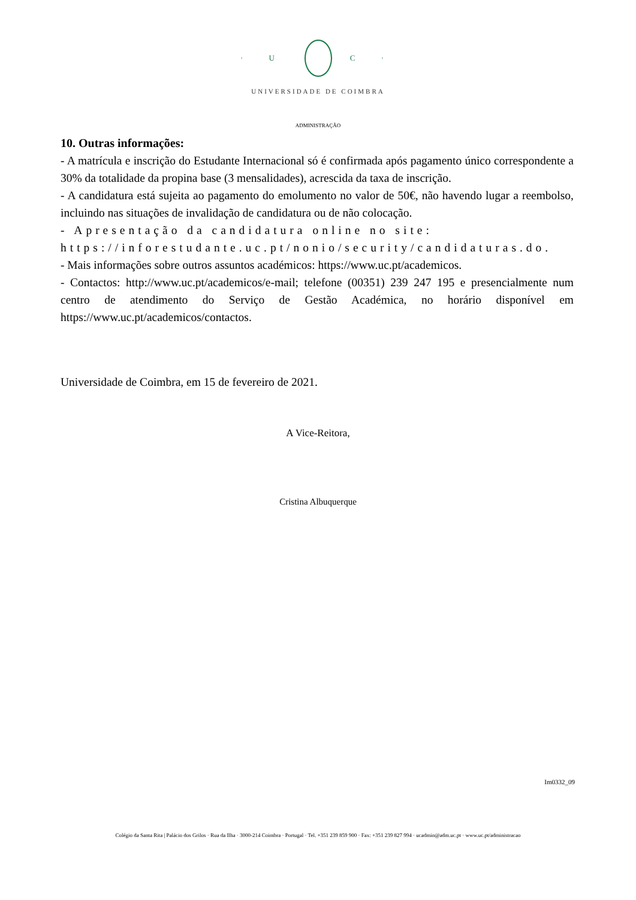· U C ·
UNIVERSIDADE DE COIMBRA
ADMINISTRAÇÃO
10. Outras informações:
- A matrícula e inscrição do Estudante Internacional só é confirmada após pagamento único correspondente a 30% da totalidade da propina base (3 mensalidades), acrescida da taxa de inscrição.
- A candidatura está sujeita ao pagamento do emolumento no valor de 50€, não havendo lugar a reembolso, incluindo nas situações de invalidação de candidatura ou de não colocação.
- Apresentação da candidatura online no site: https://inforestudante.uc.pt/nonio/security/candidaturas.do.
- Mais informações sobre outros assuntos académicos: https://www.uc.pt/academicos.
- Contactos: http://www.uc.pt/academicos/e-mail; telefone (00351) 239 247 195 e presencialmente num centro de atendimento do Serviço de Gestão Académica, no horário disponível em https://www.uc.pt/academicos/contactos.
Universidade de Coimbra, em 15 de fevereiro de 2021.
A Vice-Reitora,
Cristina Albuquerque
Im0332_09
Colégio da Santa Rita | Palácio dos Grilos · Rua da Ilha · 3000-214 Coimbra · Portugal · Tel. +351 239 859 900 · Fax: +351 239 827 994 · ucadmin@adm.uc.pt · www.uc.pt/administracao